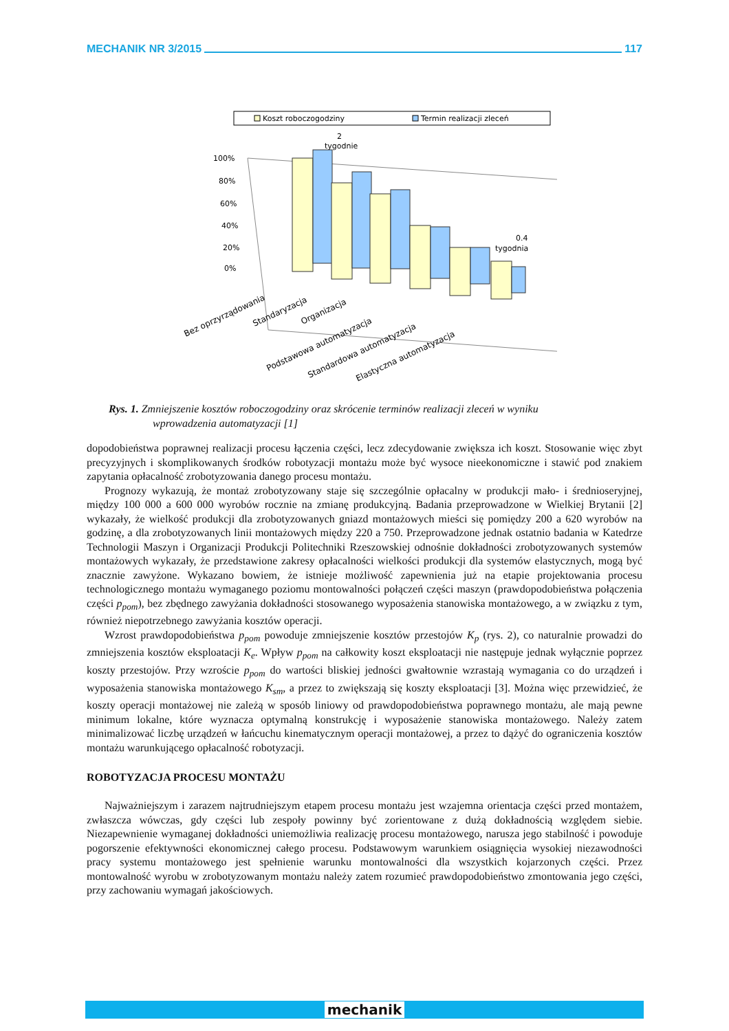MECHANIK NR 3/2015 117
Koszt roboczogodziny
Termin realizacji zleceń
2
tygodnie
100%
80%
60%
40%
20%
0%
0.4
tygodnia
Bez oprzyrządowania
Standaryzacja
Organizacja
Podstawowa automatyzacja
Standardowa automatyzacja
Elastyczna automatyzacja
Rys. 1. Zmniejszenie kosztów roboczogodziny oraz skrócenie terminów realizacji zleceń w wyniku
wprowadzenia automatyzacji [1]
dopodobieństwa poprawnej realizacji procesu łączenia części, lecz zdecydowanie zwiększa ich koszt. Stosowanie więc zbyt precyzyjnych i skomplikowanych środków robotyzacji montażu może być wysoce nieekonomiczne i stawić pod znakiem zapytania opłacalność zrobotyzowania danego procesu montażu.
Prognozy wykazują, że montaż zrobotyzowany staje się szczególnie opłacalny w produkcji mało- i średnioseryjnej, między 100 000 a 600 000 wyrobów rocznie na zmianę produkcyjną. Badania przeprowadzone w Wielkiej Brytanii [2] wykazały, że wielkość produkcji dla zrobotyzowanych gniazd montażowych mieści się pomiędzy 200 a 620 wyrobów na godzinę, a dla zrobotyzowanych linii montażowych między 220 a 750. Przeprowadzone jednak ostatnio badania w Katedrze Technologii Maszyn i Organizacji Produkcji Politechniki Rzeszowskiej odnośnie dokładności zrobotyzowanych systemów montażowych wykazały, że przedstawione zakresy opłacalności wielkości produkcji dla systemów elastycznych, mogą być znacznie zawyżone. Wykazano bowiem, że istnieje możliwość zapewnienia już na etapie projektowania procesu technologicznego montażu wymaganego poziomu montowalności połączeń części maszyn (prawdopodobieństwa połączenia części p<sub>pom</sub>), bez zbędnego zawyżania dokładności stosowanego wyposażenia stanowiska montażowego, a w związku z tym, również niepotrzebnego zawyżania kosztów operacji.
Wzrost prawdopodobieństwa p<sub>pom</sub> powoduje zmniejszenie kosztów przestojów K<sub>p</sub> (rys. 2), co naturalnie prowadzi do zmniejszenia kosztów eksploatacji K<sub>e</sub>. Wpływ p<sub>pom</sub> na całkowity koszt eksploatacji nie następuje jednak wyłącznie poprzez koszty przestojów. Przy wzroście p<sub>pom</sub> do wartości bliskiej jedności gwałtownie wzrastają wymagania co do urządzeń i wyposażenia stanowiska montażowego K<sub>sm</sub>, a przez to zwiększają się koszty eksploatacji [3]. Można więc przewidzieć, że koszty operacji montażowej nie zależą w sposób liniowy od prawdopodobieństwa poprawnego montażu, ale mają pewne minimum lokalne, które wyznacza optymalną konstrukcję i wyposażenie stanowiska montażowego. Należy zatem minimalizować liczbę urządzeń w łańcuchu kinematycznym operacji montażowej, a przez to dążyć do ograniczenia kosztów montażu warunkującego opłacalność robotyzacji.
ROBOTYZACJA PROCESU MONTAŻU
Najważniejszym i zarazem najtrudniejszym etapem procesu montażu jest wzajemna orientacja części przed montażem, zwłaszcza wówczas, gdy części lub zespoły powinny być zorientowane z dużą dokładnością względem siebie. Niezapewnienie wymaganej dokładności uniemożliwia realizację procesu montażowego, narusza jego stabilność i powoduje pogorszenie efektywności ekonomicznej całego procesu. Podstawowym warunkiem osiągnięcia wysokiej niezawodności pracy systemu montażowego jest spełnienie warunku montowalności dla wszystkich kojarzonych części. Przez montowalność wyrobu w zrobotyzowanym montażu należy zatem rozumieć prawdopodobieństwo zmontowania jego części, przy zachowaniu wymagań jakościowych.
mechanik